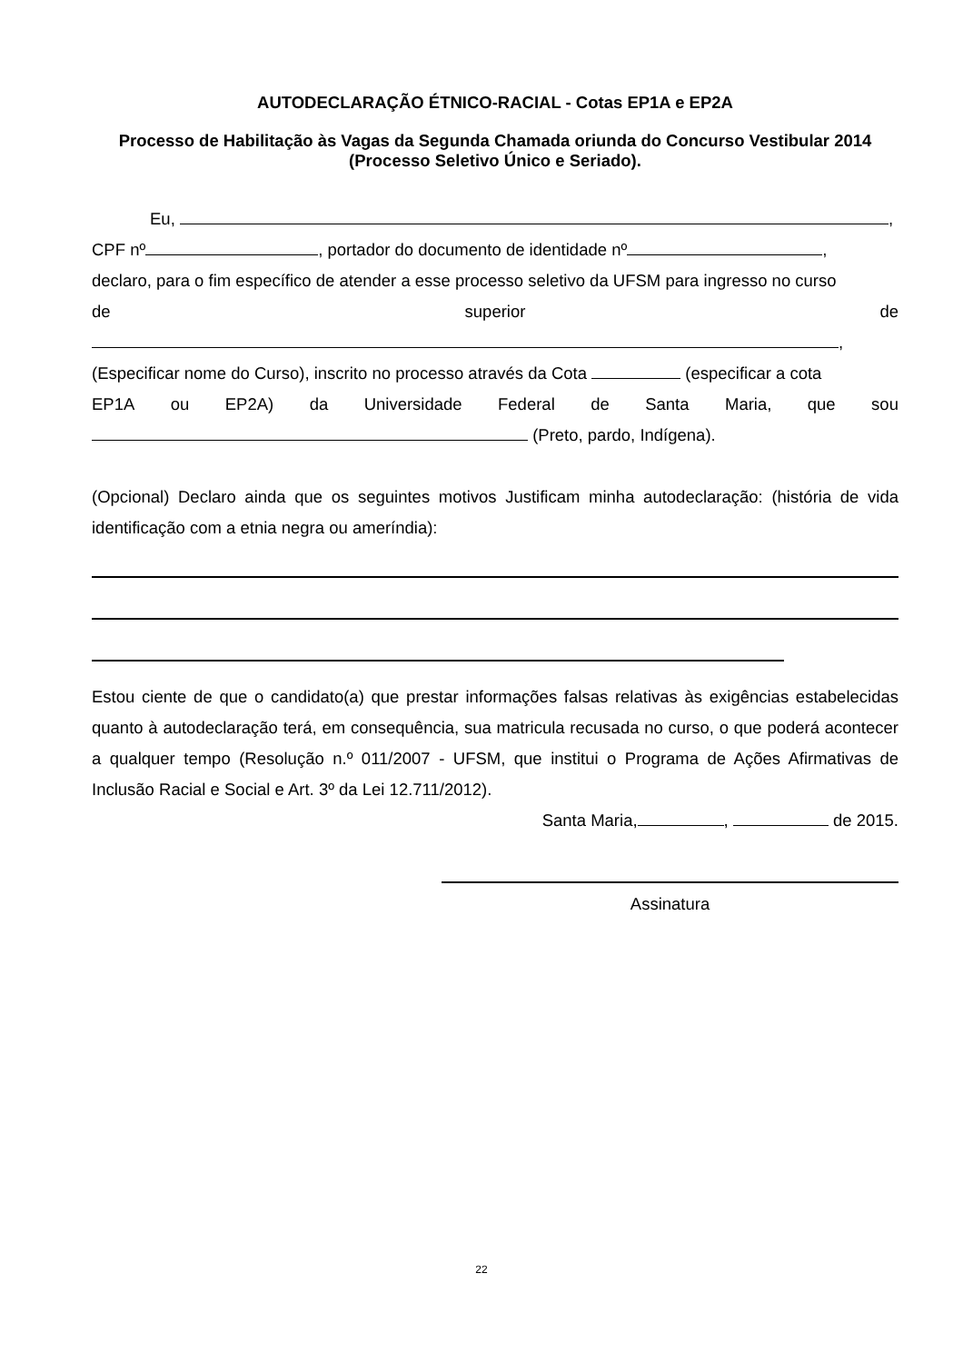AUTODECLARAÇÃO ÉTNICO-RACIAL - Cotas EP1A e EP2A
Processo de Habilitação às Vagas da Segunda Chamada oriunda do Concurso Vestibular 2014
(Processo Seletivo Único e Seriado).
Eu, ,
CPF nº , portador do documento de identidade nº ,
declaro, para o fim específico de atender a esse processo seletivo da UFSM para ingresso no curso
de superior de
,
(Especificar nome do Curso), inscrito no processo através da Cota (especificar a cota
EP1A ou EP2A) da Universidade Federal de Santa Maria, que sou
(Preto, pardo, Indígena).
(Opcional) Declaro ainda que os seguintes motivos Justificam minha autodeclaração: (história de vida identificação com a etnia negra ou ameríndia):
Estou ciente de que o candidato(a) que prestar informações falsas relativas às exigências estabelecidas quanto à autodeclaração terá, em consequência, sua matricula recusada no curso, o que poderá acontecer a qualquer tempo (Resolução n.º 011/2007 - UFSM, que institui o Programa de Ações Afirmativas de Inclusão Racial e Social e Art. 3º da Lei 12.711/2012).
Santa Maria, , de 2015.
Assinatura
22